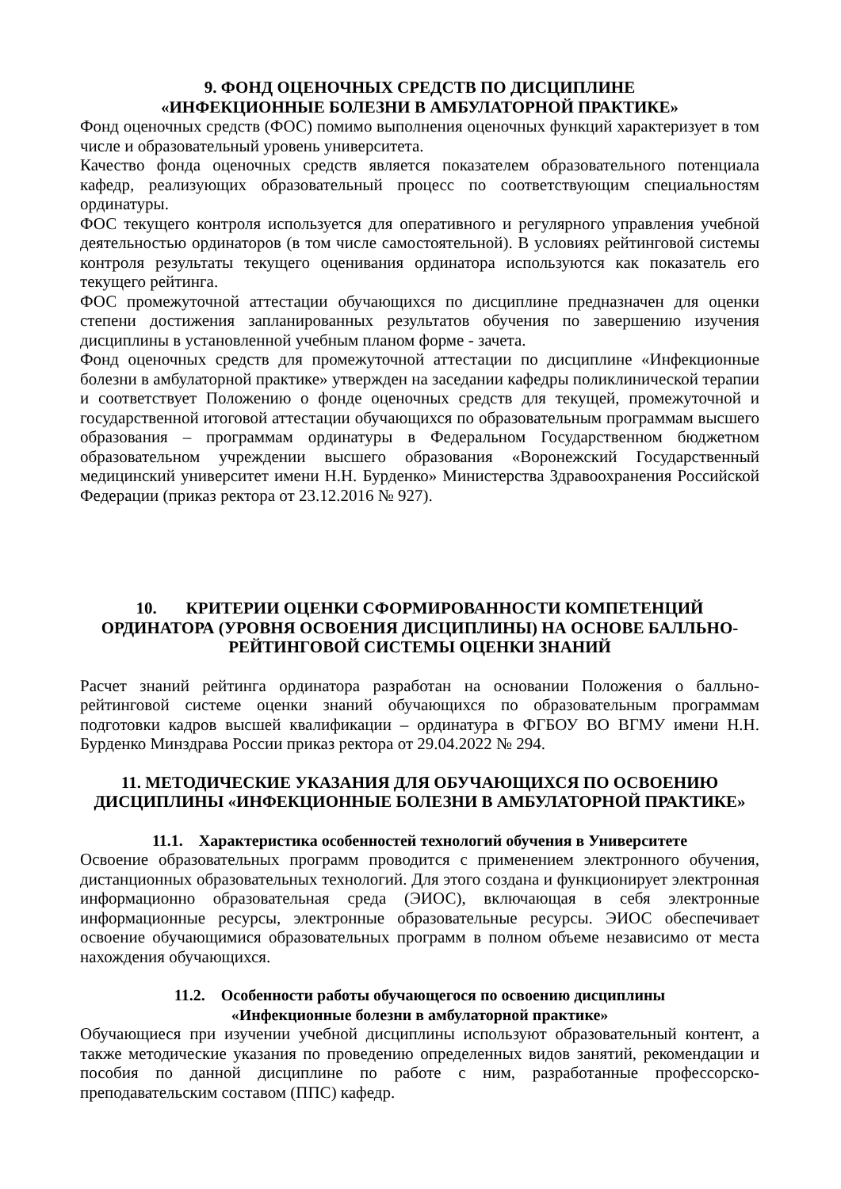9. ФОНД ОЦЕНОЧНЫХ СРЕДСТВ ПО ДИСЦИПЛИНЕ
«ИНФЕКЦИОННЫЕ БОЛЕЗНИ В АМБУЛАТОРНОЙ ПРАКТИКЕ»
Фонд оценочных средств (ФОС) помимо выполнения оценочных функций характеризует в том числе и образовательный уровень университета.
Качество фонда оценочных средств является показателем образовательного потенциала кафедр, реализующих образовательный процесс по соответствующим специальностям ординатуры.
ФОС текущего контроля используется для оперативного и регулярного управления учебной деятельностью ординаторов (в том числе самостоятельной). В условиях рейтинговой системы контроля результаты текущего оценивания ординатора используются как показатель его текущего рейтинга.
ФОС промежуточной аттестации обучающихся по дисциплине предназначен для оценки степени достижения запланированных результатов обучения по завершению изучения дисциплины в установленной учебным планом форме - зачета.
Фонд оценочных средств для промежуточной аттестации по дисциплине «Инфекционные болезни в амбулаторной практике» утвержден на заседании кафедры поликлинической терапии и соответствует Положению о фонде оценочных средств для текущей, промежуточной и государственной итоговой аттестации обучающихся по образовательным программам высшего образования – программам ординатуры в Федеральном Государственном бюджетном образовательном учреждении высшего образования «Воронежский Государственный медицинский университет имени Н.Н. Бурденко» Министерства Здравоохранения Российской Федерации (приказ ректора от 23.12.2016 № 927).
10. КРИТЕРИИ ОЦЕНКИ СФОРМИРОВАННОСТИ КОМПЕТЕНЦИЙ ОРДИНАТОРА (УРОВНЯ ОСВОЕНИЯ ДИСЦИПЛИНЫ) НА ОСНОВЕ БАЛЛЬНО-РЕЙТИНГОВОЙ СИСТЕМЫ ОЦЕНКИ ЗНАНИЙ
Расчет знаний рейтинга ординатора разработан на основании Положения о балльно-рейтинговой системе оценки знаний обучающихся по образовательным программам подготовки кадров высшей квалификации – ординатура в ФГБОУ ВО ВГМУ имени Н.Н. Бурденко Минздрава России приказ ректора от 29.04.2022 № 294.
11. МЕТОДИЧЕСКИЕ УКАЗАНИЯ ДЛЯ ОБУЧАЮЩИХСЯ ПО ОСВОЕНИЮ ДИСЦИПЛИНЫ «ИНФЕКЦИОННЫЕ БОЛЕЗНИ В АМБУЛАТОРНОЙ ПРАКТИКЕ»
11.1. Характеристика особенностей технологий обучения в Университете
Освоение образовательных программ проводится с применением электронного обучения, дистанционных образовательных технологий. Для этого создана и функционирует электронная информационно образовательная среда (ЭИОС), включающая в себя электронные информационные ресурсы, электронные образовательные ресурсы. ЭИОС обеспечивает освоение обучающимися образовательных программ в полном объеме независимо от места нахождения обучающихся.
11.2. Особенности работы обучающегося по освоению дисциплины
«Инфекционные болезни в амбулаторной практике»
Обучающиеся при изучении учебной дисциплины используют образовательный контент, а также методические указания по проведению определенных видов занятий, рекомендации и пособия по данной дисциплине по работе с ним, разработанные профессорско-преподавательским составом (ППС) кафедр.